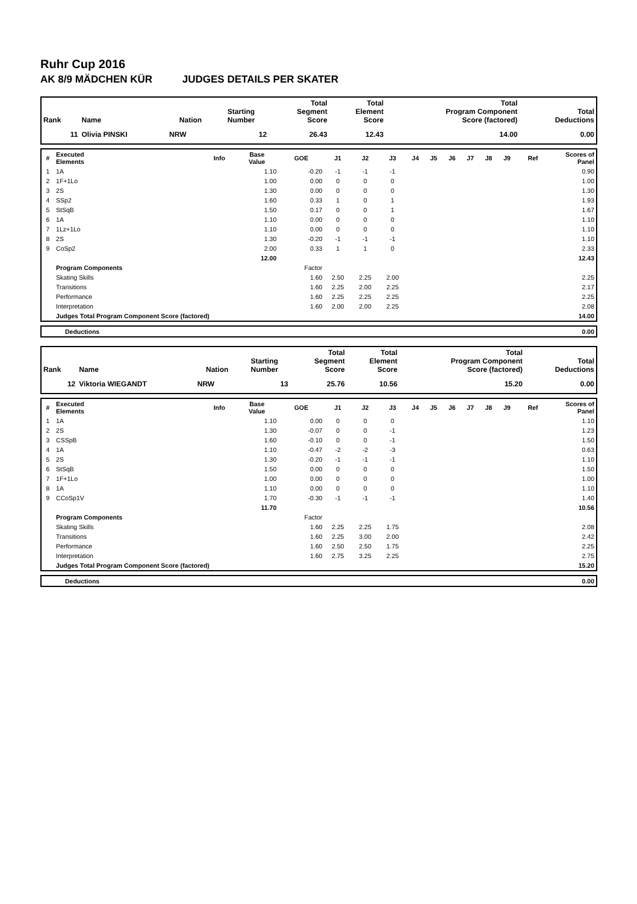Ruhr Cup 2016
AK 8/9 MÄDCHEN KÜR JUDGES DETAILS PER SKATER
| Rank | Name | Nation | Starting Number | Total Segment Score | Total Element Score | Total Program Component Score (factored) | Total Deductions |
| --- | --- | --- | --- | --- | --- | --- | --- |
| 11 | Olivia PINSKI | NRW | 12 | 26.43 | 12.43 | 14.00 | 0.00 |
| # | Executed Elements | Info | Base Value | GOE | J1 | J2 | J3 | J4 | J5 | J6 | J7 | J8 | J9 | Ref | Scores of Panel |
| --- | --- | --- | --- | --- | --- | --- | --- | --- | --- | --- | --- | --- | --- | --- | --- |
| 1 | 1A | | 1.10 | -0.20 | -1 | -1 | -1 | | | | | | | | 0.90 |
| 2 | 1F+1Lo | | 1.00 | 0.00 | 0 | 0 | 0 | | | | | | | | 1.00 |
| 3 | 2S | | 1.30 | 0.00 | 0 | 0 | 0 | | | | | | | | 1.30 |
| 4 | SSp2 | | 1.60 | 0.33 | 1 | 0 | 1 | | | | | | | | 1.93 |
| 5 | StSqB | | 1.50 | 0.17 | 0 | 0 | 1 | | | | | | | | 1.67 |
| 6 | 1A | | 1.10 | 0.00 | 0 | 0 | 0 | | | | | | | | 1.10 |
| 7 | 1Lz+1Lo | | 1.10 | 0.00 | 0 | 0 | 0 | | | | | | | | 1.10 |
| 8 | 2S | | 1.30 | -0.20 | -1 | -1 | -1 | | | | | | | | 1.10 |
| 9 | CoSp2 | | 2.00 | 0.33 | 1 | 1 | 0 | | | | | | | | 2.33 |
| | | | 12.00 | | | | | | | | | | | | 12.43 |
| | Program Components | | | Factor | | | | | | | | | | | |
| | Skating Skills | | | 1.60 | 2.50 | 2.25 | 2.00 | | | | | | | | 2.25 |
| | Transitions | | | 1.60 | 2.25 | 2.00 | 2.25 | | | | | | | | 2.17 |
| | Performance | | | 1.60 | 2.25 | 2.25 | 2.25 | | | | | | | | 2.25 |
| | Interpretation | | | 1.60 | 2.00 | 2.00 | 2.25 | | | | | | | | 2.08 |
| | Judges Total Program Component Score (factored) | | | | | | | | | | | | | | 14.00 |
| | Deductions | 0.00 |
| Rank | Name | Nation | Starting Number | Total Segment Score | Total Element Score | Total Program Component Score (factored) | Total Deductions |
| --- | --- | --- | --- | --- | --- | --- | --- |
| 12 | Viktoria WIEGANDT | NRW | 13 | 25.76 | 10.56 | 15.20 | 0.00 |
| # | Executed Elements | Info | Base Value | GOE | J1 | J2 | J3 | J4 | J5 | J6 | J7 | J8 | J9 | Ref | Scores of Panel |
| --- | --- | --- | --- | --- | --- | --- | --- | --- | --- | --- | --- | --- | --- | --- | --- |
| 1 | 1A | | 1.10 | 0.00 | 0 | 0 | 0 | | | | | | | | 1.10 |
| 2 | 2S | | 1.30 | -0.07 | 0 | 0 | -1 | | | | | | | | 1.23 |
| 3 | CSSpB | | 1.60 | -0.10 | 0 | 0 | -1 | | | | | | | | 1.50 |
| 4 | 1A | | 1.10 | -0.47 | -2 | -2 | -3 | | | | | | | | 0.63 |
| 5 | 2S | | 1.30 | -0.20 | -1 | -1 | -1 | | | | | | | | 1.10 |
| 6 | StSqB | | 1.50 | 0.00 | 0 | 0 | 0 | | | | | | | | 1.50 |
| 7 | 1F+1Lo | | 1.00 | 0.00 | 0 | 0 | 0 | | | | | | | | 1.00 |
| 8 | 1A | | 1.10 | 0.00 | 0 | 0 | 0 | | | | | | | | 1.10 |
| 9 | CCoSp1V | | 1.70 | -0.30 | -1 | -1 | -1 | | | | | | | | 1.40 |
| | | | 11.70 | | | | | | | | | | | | 10.56 |
| | Program Components | | | Factor | | | | | | | | | | | |
| | Skating Skills | | | 1.60 | 2.25 | 2.25 | 1.75 | | | | | | | | 2.08 |
| | Transitions | | | 1.60 | 2.25 | 3.00 | 2.00 | | | | | | | | 2.42 |
| | Performance | | | 1.60 | 2.50 | 2.50 | 1.75 | | | | | | | | 2.25 |
| | Interpretation | | | 1.60 | 2.75 | 3.25 | 2.25 | | | | | | | | 2.75 |
| | Judges Total Program Component Score (factored) | | | | | | | | | | | | | | 15.20 |
| | Deductions | 0.00 |